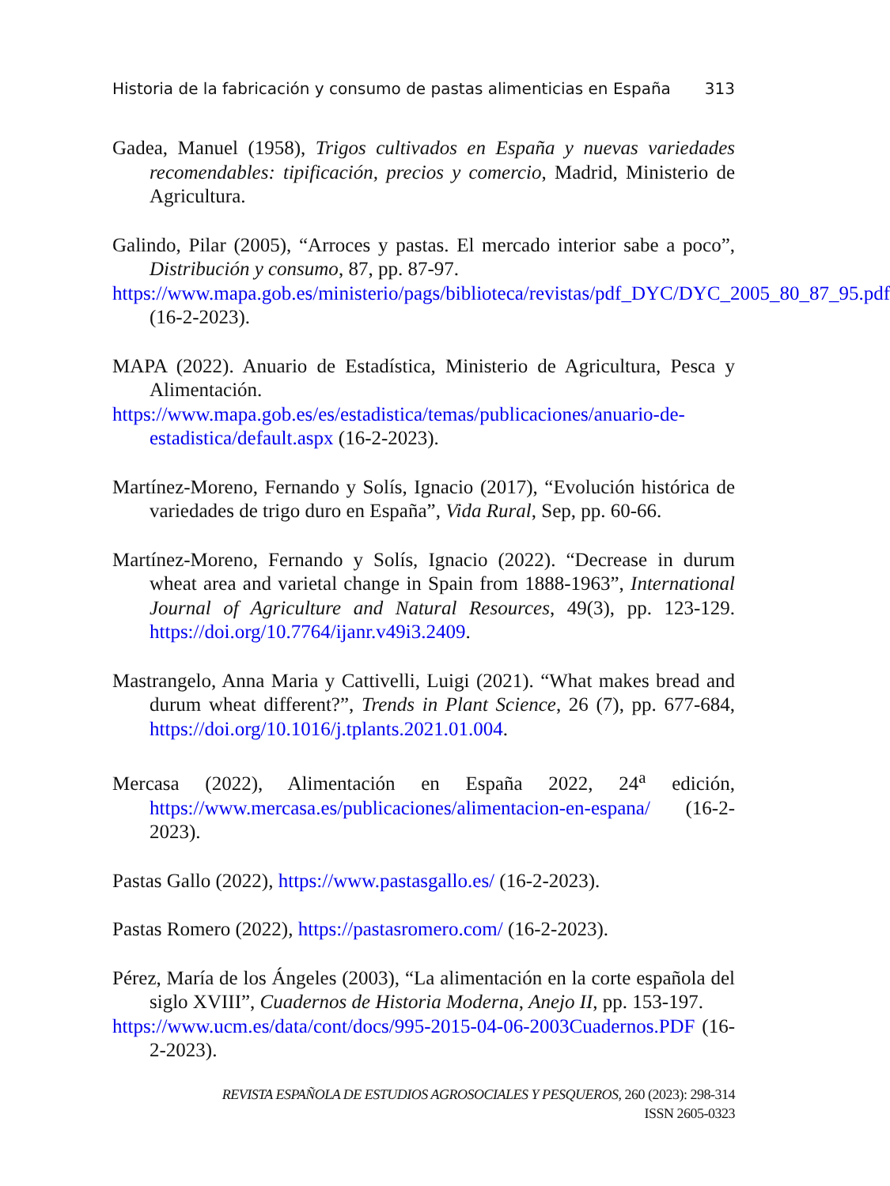Historia de la fabricación y consumo de pastas alimenticias en España 313
Gadea, Manuel (1958), Trigos cultivados en España y nuevas variedades recomendables: tipificación, precios y comercio, Madrid, Ministerio de Agricultura.
Galindo, Pilar (2005), “Arroces y pastas. El mercado interior sabe a poco”, Distribución y consumo, 87, pp. 87-97.
https://www.mapa.gob.es/ministerio/pags/biblioteca/revistas/pdf_DYC/DYC_2005_80_87_95.pdf (16-2-2023).
MAPA (2022). Anuario de Estadística, Ministerio de Agricultura, Pesca y Alimentación.
https://www.mapa.gob.es/es/estadistica/temas/publicaciones/anuario-de-estadistica/default.aspx (16-2-2023).
Martínez-Moreno, Fernando y Solís, Ignacio (2017), “Evolución histórica de variedades de trigo duro en España”, Vida Rural, Sep, pp. 60-66.
Martínez-Moreno, Fernando y Solís, Ignacio (2022). “Decrease in durum wheat area and varietal change in Spain from 1888-1963”, International Journal of Agriculture and Natural Resources, 49(3), pp. 123-129. https://doi.org/10.7764/ijanr.v49i3.2409.
Mastrangelo, Anna Maria y Cattivelli, Luigi (2021). “What makes bread and durum wheat different?”, Trends in Plant Science, 26 (7), pp. 677-684, https://doi.org/10.1016/j.tplants.2021.01.004.
Mercasa (2022), Alimentación en España 2022, 24<sup>a</sup> edición, https://www.mercasa.es/publicaciones/alimentacion-en-espana/ (16-2-2023).
Pastas Gallo (2022), https://www.pastasgallo.es/ (16-2-2023).
Pastas Romero (2022), https://pastasromero.com/ (16-2-2023).
Pérez, María de los Ángeles (2003), “La alimentación en la corte española del siglo XVIII”, Cuadernos de Historia Moderna, Anejo II, pp. 153-197.
https://www.ucm.es/data/cont/docs/995-2015-04-06-2003Cuadernos.PDF (16-2-2023).
REVISTA ESPAÑOLA DE ESTUDIOS AGROSOCIALES Y PESQUEROS, 260 (2023): 298-314
ISSN 2605-0323